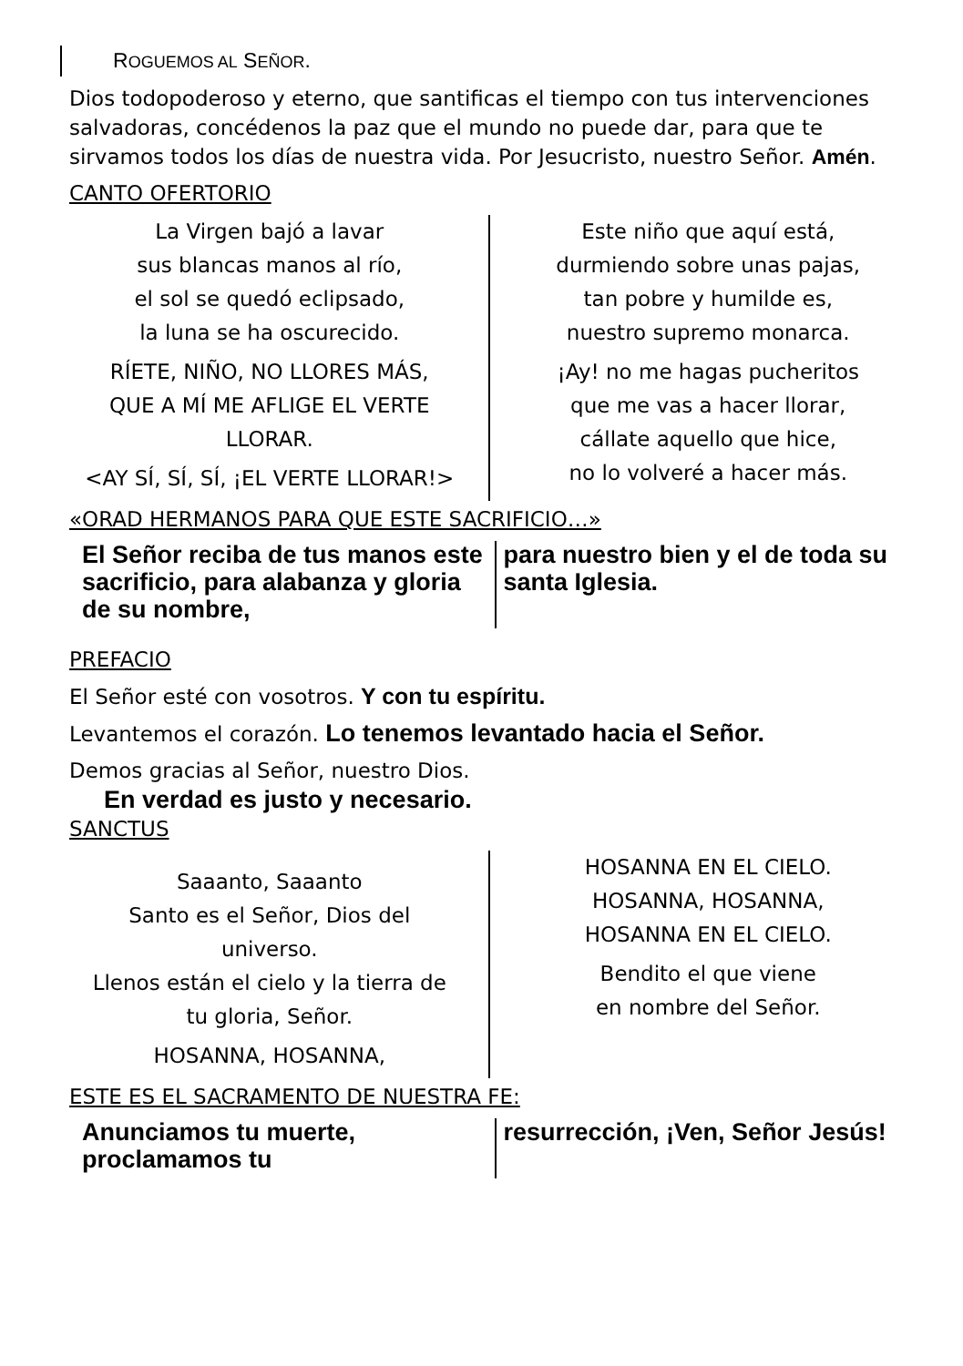ROGUEMOS AL SEÑOR.
Dios todopoderoso y eterno, que santificas el tiempo con tus intervenciones salvadoras, concédenos la paz que el mundo no puede dar, para que te sirvamos todos los días de nuestra vida. Por Jesucristo, nuestro Señor. Amén.
CANTO OFERTORIO
La Virgen bajó a lavar
sus blancas manos al río,
el sol se quedó eclipsado,
la luna se ha oscurecido.
RÍETE, NIÑO, NO LLORES MÁS,
QUE A MÍ ME AFLIGE EL VERTE
LLORAR.
<AY SÍ, SÍ, SÍ, ¡EL VERTE LLORAR!>
Este niño que aquí está,
durmiendo sobre unas pajas,
tan pobre y humilde es,
nuestro supremo monarca.
¡Ay! no me hagas pucheritos
que me vas a hacer llorar,
cállate aquello que hice,
no lo volveré a hacer más.
«ORAD HERMANOS PARA QUE ESTE SACRIFICIO…»
El Señor reciba de tus manos este sacrificio, para alabanza y gloria de su nombre,
para nuestro bien y el de toda su santa Iglesia.
PREFACIO
El Señor esté con vosotros. Y con tu espíritu.
Levantemos el corazón. Lo tenemos levantado hacia el Señor.
Demos gracias al Señor, nuestro Dios.
En verdad es justo y necesario.
SANCTUS
Saaanto, Saaanto
Santo es el Señor, Dios del
universo.
Llenos están el cielo y la tierra de
tu gloria, Señor.
HOSANNA, HOSANNA,
HOSANNA EN EL CIELO.
HOSANNA, HOSANNA,
HOSANNA EN EL CIELO.
Bendito el que viene
en nombre del Señor.
ESTE ES EL SACRAMENTO DE NUESTRA FE:
Anunciamos tu muerte, proclamamos tu
resurrección, ¡Ven, Señor Jesús!